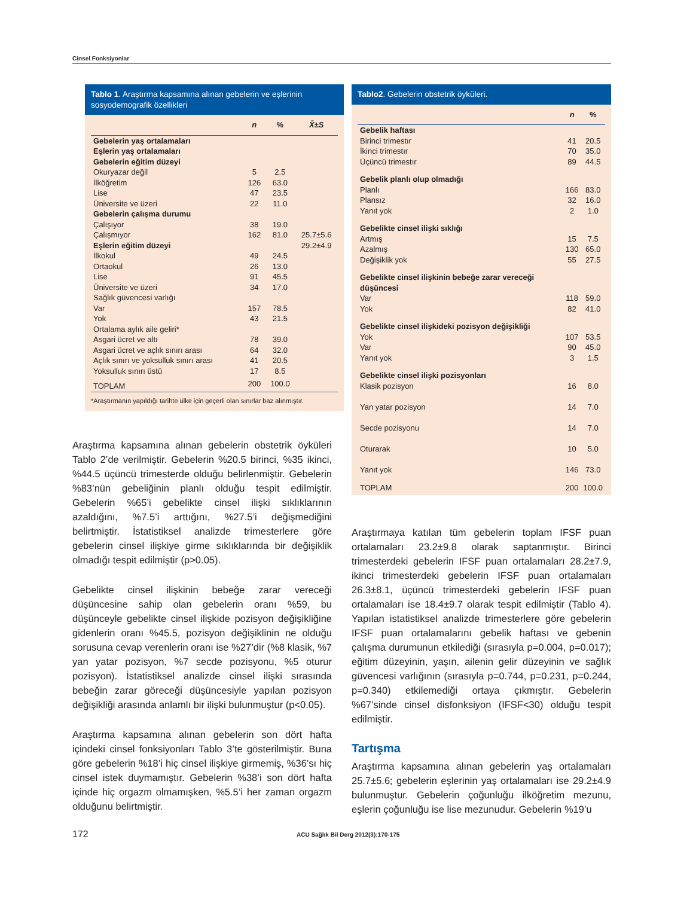Cinsel Fonksiyonlar
Tablo 1. Araştırma kapsamına alınan gebelerin ve eşlerinin sosyodemografik özellikleri
| | n | % | X̄±S |
| --- | --- | --- | --- |
| Gebelerin yaş ortalamaları | | | |
| Eşlerin yaş ortalamaları | | | |
| Gebelerin eğitim düzeyi | | | |
| Okuryazar değil | 5 | 2.5 | |
| İlköğretim | 126 | 63.0 | |
| Lise | 47 | 23.5 | |
| Üniversite ve üzeri | 22 | 11.0 | |
| Gebelerin çalışma durumu | | | |
| Çalışıyor | 38 | 19.0 | |
| Çalışmıyor | 162 | 81.0 | 25.7±5.6 |
| Eşlerin eğitim düzeyi | | | 29.2±4.9 |
| İlkokul | 49 | 24.5 | |
| Ortaokul | 26 | 13.0 | |
| Lise | 91 | 45.5 | |
| Üniversite ve üzeri | 34 | 17.0 | |
| Sağlık güvencesi varlığı | | | |
| Var | 157 | 78.5 | |
| Yok | 43 | 21.5 | |
| Ortalama aylık aile geliri* | | | |
| Asgari ücret ve altı | 78 | 39.0 | |
| Asgari ücret ve açlık sınırı arası | 64 | 32.0 | |
| Açlık sınırı ve yoksulluk sınırı arası | 41 | 20.5 | |
| Yoksulluk sınırı üstü | 17 | 8.5 | |
| TOPLAM | 200 | 100.0 | |
*Araştırmanın yapıldığı tarihte ülke için geçerli olan sınırlar baz alınmıştır.
Araştırma kapsamına alınan gebelerin obstetrik öyküleri Tablo 2’de verilmiştir. Gebelerin %20.5 birinci, %35 ikinci, %44.5 üçüncü trimesterde olduğu belirlenmiştir. Gebelerin %83’nün gebeliğinin planlı olduğu tespit edilmiştir. Gebelerin %65’i gebelikte cinsel ilişki sıklıklarının azaldığını, %7.5’i arttığını, %27.5’i değişmediğini belirtmiştir. İstatistiksel analizde trimesterlere göre gebelerin cinsel ilişkiye girme sıklıklarında bir değişiklik olmadığı tespit edilmiştir (p>0.05).
Gebelikte cinsel ilişkinin bebeğe zarar vereceği düşüncesine sahip olan gebelerin oranı %59, bu düşünceyle gebelikte cinsel ilişkide pozisyon değişikliğine gidenlerin oranı %45.5, pozisyon değişiklinin ne olduğu sorusuna cevap verenlerin oranı ise %27’dir (%8 klasik, %7 yan yatar pozisyon, %7 secde pozisyonu, %5 oturur pozisyon). İstatistiksel analizde cinsel ilişki sırasında bebeğin zarar göreceği düşüncesiyle yapılan pozisyon değişikliği arasında anlamlı bir ilişki bulunmuştur (p<0.05).
Araştırma kapsamına alınan gebelerin son dört hafta içindeki cinsel fonksiyonları Tablo 3’te gösterilmiştir. Buna göre gebelerin %18’i hiç cinsel ilişkiye girmemiş, %36’sı hiç cinsel istek duymamıştır. Gebelerin %38’i son dört hafta içinde hiç orgazm olmamışken, %5.5’i her zaman orgazm olduğunu belirtmiştir.
Tablo2. Gebelerin obstetrik öyküleri.
| | n | % |
| --- | --- | --- |
| Gebelik haftası | | |
| Birinci trimestır | 41 | 20.5 |
| İkinci trimestır | 70 | 35.0 |
| Üçüncü trimestır | 89 | 44.5 |
| Gebelik planlı olup olmadığı | | |
| Planlı | 166 | 83.0 |
| Plansız | 32 | 16.0 |
| Yanıt yok | 2 | 1.0 |
| Gebelikte cinsel ilişki sıklığı | | |
| Artmış | 15 | 7.5 |
| Azalmış | 130 | 65.0 |
| Değişiklik yok | 55 | 27.5 |
| Gebelikte cinsel ilişkinin bebeğe zarar vereceği düşüncesi | | |
| Var | 118 | 59.0 |
| Yok | 82 | 41.0 |
| Gebelikte cinsel ilişkideki pozisyon değişikliği | | |
| Yok | 107 | 53.5 |
| Var | 90 | 45.0 |
| Yanıt yok | 3 | 1.5 |
| Gebelikte cinsel ilişki pozisyonları | | |
| Klasik pozisyon | 16 | 8.0 |
| Yan yatar pozisyon | 14 | 7.0 |
| Secde pozisyonu | 14 | 7.0 |
| Oturarak | 10 | 5.0 |
| Yanıt yok | 146 | 73.0 |
| TOPLAM | 200 | 100.0 |
Araştırmaya katılan tüm gebelerin toplam IFSF puan ortalamaları 23.2±9.8 olarak saptanmıştır. Birinci trimesterdeki gebelerin IFSF puan ortalamaları 28.2±7.9, ikinci trimesterdeki gebelerin IFSF puan ortalamaları 26.3±8.1, üçüncü trimesterdeki gebelerin IFSF puan ortalamaları ise 18.4±9.7 olarak tespit edilmiştir (Tablo 4). Yapılan istatistiksel analizde trimesterlere göre gebelerin IFSF puan ortalamalarını gebelik haftası ve gebenin çalışma durumunun etkilediği (sırasıyla p=0.004, p=0.017); eğitim düzeyinin, yaşın, ailenin gelir düzeyinin ve sağlık güvencesi varlığının (sırasıyla p=0.744, p=0.231, p=0.244, p=0.340) etkilemediği ortaya çıkmıştır. Gebelerin %67’sinde cinsel disfonksiyon (IFSF<30) olduğu tespit edilmiştir.
Tartışma
Araştırma kapsamına alınan gebelerin yaş ortalamaları 25.7±5.6; gebelerin eşlerinin yaş ortalamaları ise 29.2±4.9 bulunmuştur. Gebelerin çoğunluğu ilköğretim mezunu, eşlerin çoğunluğu ise lise mezunudur. Gebelerin %19’u
172 ACU Sağlık Bil Derg 2012(3):170-175